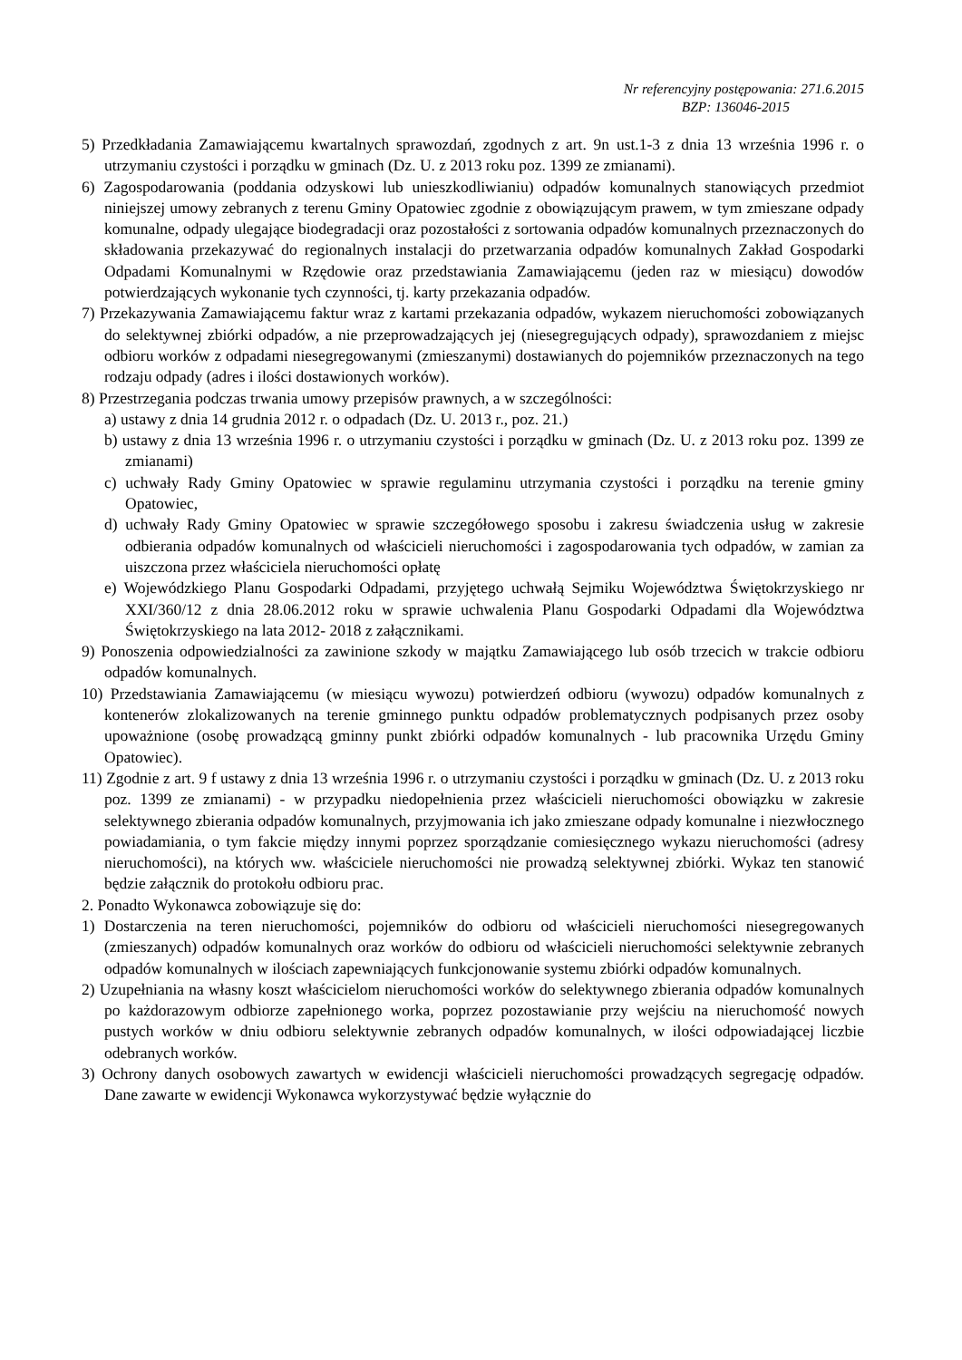Nr referencyjny postępowania: 271.6.2015
BZP: 136046-2015
5) Przedkładania Zamawiającemu kwartalnych sprawozdań, zgodnych z art. 9n ust.1-3 z dnia 13 września 1996 r. o utrzymaniu czystości i porządku w gminach (Dz. U. z 2013 roku poz. 1399 ze zmianami).
6) Zagospodarowania (poddania odzyskowi lub unieszkodliwianiu) odpadów komunalnych stanowiących przedmiot niniejszej umowy zebranych z terenu Gminy Opatowiec zgodnie z obowiązującym prawem, w tym zmieszane odpady komunalne, odpady ulegające biodegradacji oraz pozostałości z sortowania odpadów komunalnych przeznaczonych do składowania przekazywać do regionalnych instalacji do przetwarzania odpadów komunalnych Zakład Gospodarki Odpadami Komunalnymi w Rzędowie oraz przedstawiania Zamawiającemu (jeden raz w miesiącu) dowodów potwierdzających wykonanie tych czynności, tj. karty przekazania odpadów.
7) Przekazywania Zamawiającemu faktur wraz z kartami przekazania odpadów, wykazem nieruchomości zobowiązanych do selektywnej zbiórki odpadów, a nie przeprowadzających jej (niesegregujących odpady), sprawozdaniem z miejsc odbioru worków z odpadami niesegregowanymi (zmieszanymi) dostawianych do pojemników przeznaczonych na tego rodzaju odpady (adres i ilości dostawionych worków).
8) Przestrzegania podczas trwania umowy przepisów prawnych, a w szczególności:
a) ustawy z dnia 14 grudnia 2012 r. o odpadach (Dz. U. 2013 r., poz. 21.)
b) ustawy z dnia 13 września 1996 r. o utrzymaniu czystości i porządku w gminach (Dz. U. z 2013 roku poz. 1399 ze zmianami)
c) uchwały Rady Gminy Opatowiec w sprawie regulaminu utrzymania czystości i porządku na terenie gminy Opatowiec,
d) uchwały Rady Gminy Opatowiec w sprawie szczegółowego sposobu i zakresu świadczenia usług w zakresie odbierania odpadów komunalnych od właścicieli nieruchomości i zagospodarowania tych odpadów, w zamian za uiszczona przez właściciela nieruchomości opłatę
e) Wojewódzkiego Planu Gospodarki Odpadami, przyjętego uchwałą Sejmiku Województwa Świętokrzyskiego nr XXI/360/12 z dnia 28.06.2012 roku w sprawie uchwalenia Planu Gospodarki Odpadami dla Województwa Świętokrzyskiego na lata 2012- 2018 z załącznikami.
9) Ponoszenia odpowiedzialności za zawinione szkody w majątku Zamawiającego lub osób trzecich w trakcie odbioru odpadów komunalnych.
10) Przedstawiania Zamawiającemu (w miesiącu wywozu) potwierdzeń odbioru (wywozu) odpadów komunalnych z kontenerów zlokalizowanych na terenie gminnego punktu odpadów problematycznych podpisanych przez osoby upoważnione (osobę prowadzącą gminny punkt zbiórki odpadów komunalnych - lub pracownika Urzędu Gminy Opatowiec).
11) Zgodnie z art. 9 f ustawy z dnia 13 września 1996 r. o utrzymaniu czystości i porządku w gminach (Dz. U. z 2013 roku poz. 1399 ze zmianami) - w przypadku niedopełnienia przez właścicieli nieruchomości obowiązku w zakresie selektywnego zbierania odpadów komunalnych, przyjmowania ich jako zmieszane odpady komunalne i niezwłocznego powiadamiania, o tym fakcie między innymi poprzez sporządzanie comiesięcznego wykazu nieruchomości (adresy nieruchomości), na których ww. właściciele nieruchomości nie prowadzą selektywnej zbiórki. Wykaz ten stanowić będzie załącznik do protokołu odbioru prac.
2. Ponadto Wykonawca zobowiązuje się do:
1) Dostarczenia na teren nieruchomości, pojemników do odbioru od właścicieli nieruchomości niesegregowanych (zmieszanych) odpadów komunalnych oraz worków do odbioru od właścicieli nieruchomości selektywnie zebranych odpadów komunalnych w ilościach zapewniających funkcjonowanie systemu zbiórki odpadów komunalnych.
2) Uzupełniania na własny koszt właścicielom nieruchomości worków do selektywnego zbierania odpadów komunalnych po każdorazowym odbiorze zapełnionego worka, poprzez pozostawianie przy wejściu na nieruchomość nowych pustych worków w dniu odbioru selektywnie zebranych odpadów komunalnych, w ilości odpowiadającej liczbie odebranych worków.
3) Ochrony danych osobowych zawartych w ewidencji właścicieli nieruchomości prowadzących segregację odpadów. Dane zawarte w ewidencji Wykonawca wykorzystywać będzie wyłącznie do